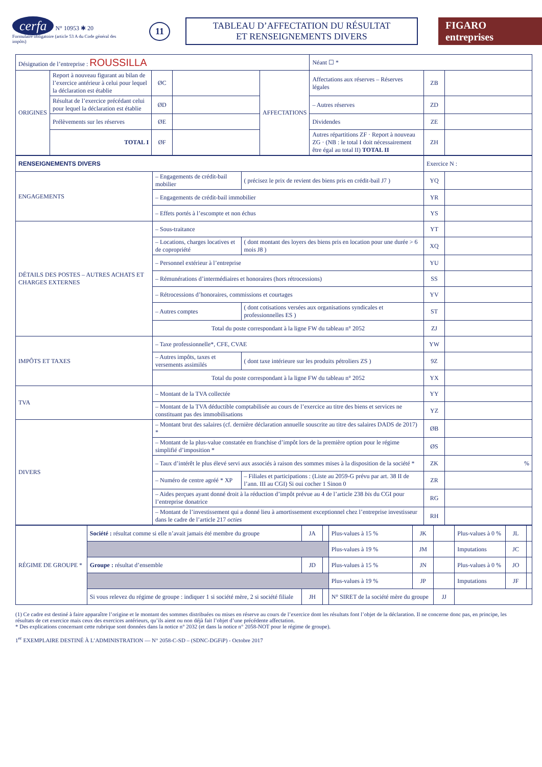cerfa N° 10953 ✱ 20
Formulaire obligatoire (article 53 A du Code général des impôts)
11
TABLEAU D’AFFECTATION DU RÉSULTAT
ET RENSEIGNEMENTS DIVERS
FIGARO entreprises
| Désignation de l’entreprise : ROUSSILLA | | | | | Néant ☐ * | | |
| ORIGINES | Report à nouveau figurant au bilan de l’exercice antérieur à celui pour lequel la déclaration est établie | ØC | | AFFECTATIONS | Affectations aux réserves – Réserves légales | ZB | |
| | Résultat de l’exercice précédant celui pour lequel la déclaration est établie | ØD | | | – Autres réserves | ZD | |
| | Prélèvements sur les réserves | ØE | | | Dividendes | ZE | |
| | TOTAL I | ØF | | | Autres répartitions ZF · Report à nouveau ZG · (NB : le total I doit nécessairement être égal au total II) TOTAL II | ZH | |
| RENSEIGNEMENTS DIVERS | | | Exercice N : | |
| ENGAGEMENTS | – Engagements de crédit-bail mobilier | ( précisez le prix de revient des biens pris en crédit-bail J7 ) | YQ | |
| | – Engagements de crédit-bail immobilier | | YR | |
| | – Effets portés à l’escompte et non échus | | YS | |
| DÉTAILS DES POSTES – AUTRES ACHATS ET CHARGES EXTERNES | – Sous-traitance | | YT | |
| | – Locations, charges locatives et de copropriété | ( dont montant des loyers des biens pris en location pour une durée > 6 mois J8 ) | XQ | |
| | – Personnel extérieur à l’entreprise | | YU | |
| | – Rémunérations d’intermédiaires et honoraires (hors rétrocessions) | | SS | |
| | – Rétrocessions d’honoraires, commissions et courtages | | YV | |
| | – Autres comptes | ( dont cotisations versées aux organisations syndicales et professionnelles ES ) | ST | |
| | Total du poste correspondant à la ligne FW du tableau n° 2052 | | ZJ | |
| IMPÔTS ET TAXES | – Taxe professionnelle*, CFE, CVAE | | YW | |
| | – Autres impôts, taxes et versements assimilés | ( dont taxe intérieure sur les produits pétroliers ZS ) | 9Z | |
| | Total du poste correspondant à la ligne FW du tableau n° 2052 | | YX | |
| TVA | – Montant de la TVA collectée | | YY | |
| | – Montant de la TVA déductible comptabilisée au cours de l’exercice au titre des biens et services ne constituant pas des immobilisations | | YZ | |
| DIVERS | – Montant brut des salaires (cf. dernière déclaration annuelle souscrite au titre des salaires DADS de 2017) * | | ØB | |
| | – Montant de la plus-value constatée en franchise d’impôt lors de la première option pour le régime simplifié d’imposition * | | ØS | |
| | – Taux d’intérêt le plus élevé servi aux associés à raison des sommes mises à la disposition de la société * | | ZK | % |
| | – Numéro de centre agréé * XP | – Filiales et participations : (Liste au 2059-G prévu par art. 38 II de l’ann. III au CGI) Si oui cocher 1 Sinon 0 | ZR | |
| | – Aides perçues ayant donné droit à la réduction d’impôt prévue au 4 de l’article 238 bis du CGI pour l’entreprise donatrice | | RG | |
| | – Montant de l’investissement qui a donné lieu à amortissement exceptionnel chez l’entreprise investisseur dans le cadre de l’article 217 octies | | RH | |
| RÉGIME DE GROUPE * | Société : résultat comme si elle n’avait jamais été membre du groupe | JA | | Plus-values à 15 % | JK | | Plus-values à 0 % | JL | |
| | | | | Plus-values à 19 % | JM | | Imputations | JC | |
| | Groupe : résultat d’ensemble | JD | | Plus-values à 15 % | JN | | Plus-values à 0 % | JO | |
| | | | | Plus-values à 19 % | JP | | Imputations | JF | |
| | Si vous relevez du régime de groupe : indiquer 1 si société mère, 2 si société filiale | JH | | N° SIRET de la société mère du groupe | | JJ | | | |
(1) Ce cadre est destiné à faire apparaître l’origine et le montant des sommes distribuées ou mises en réserve au cours de l’exercice dont les résultats font l’objet de la déclaration. Il ne concerne donc pas, en principe, les résultats de cet exercice mais ceux des exercices antérieurs, qu’ils aient ou non déjà fait l’objet d’une précédente affectation.
* Des explications concernant cette rubrique sont données dans la notice n° 2032 (et dans la notice n° 2058-NOT pour le régime de groupe).
1<sup>er</sup> EXEMPLAIRE DESTINÉ À L’ADMINISTRATION — N° 2058-C-SD – (SDNC-DGFiP) - Octobre 2017